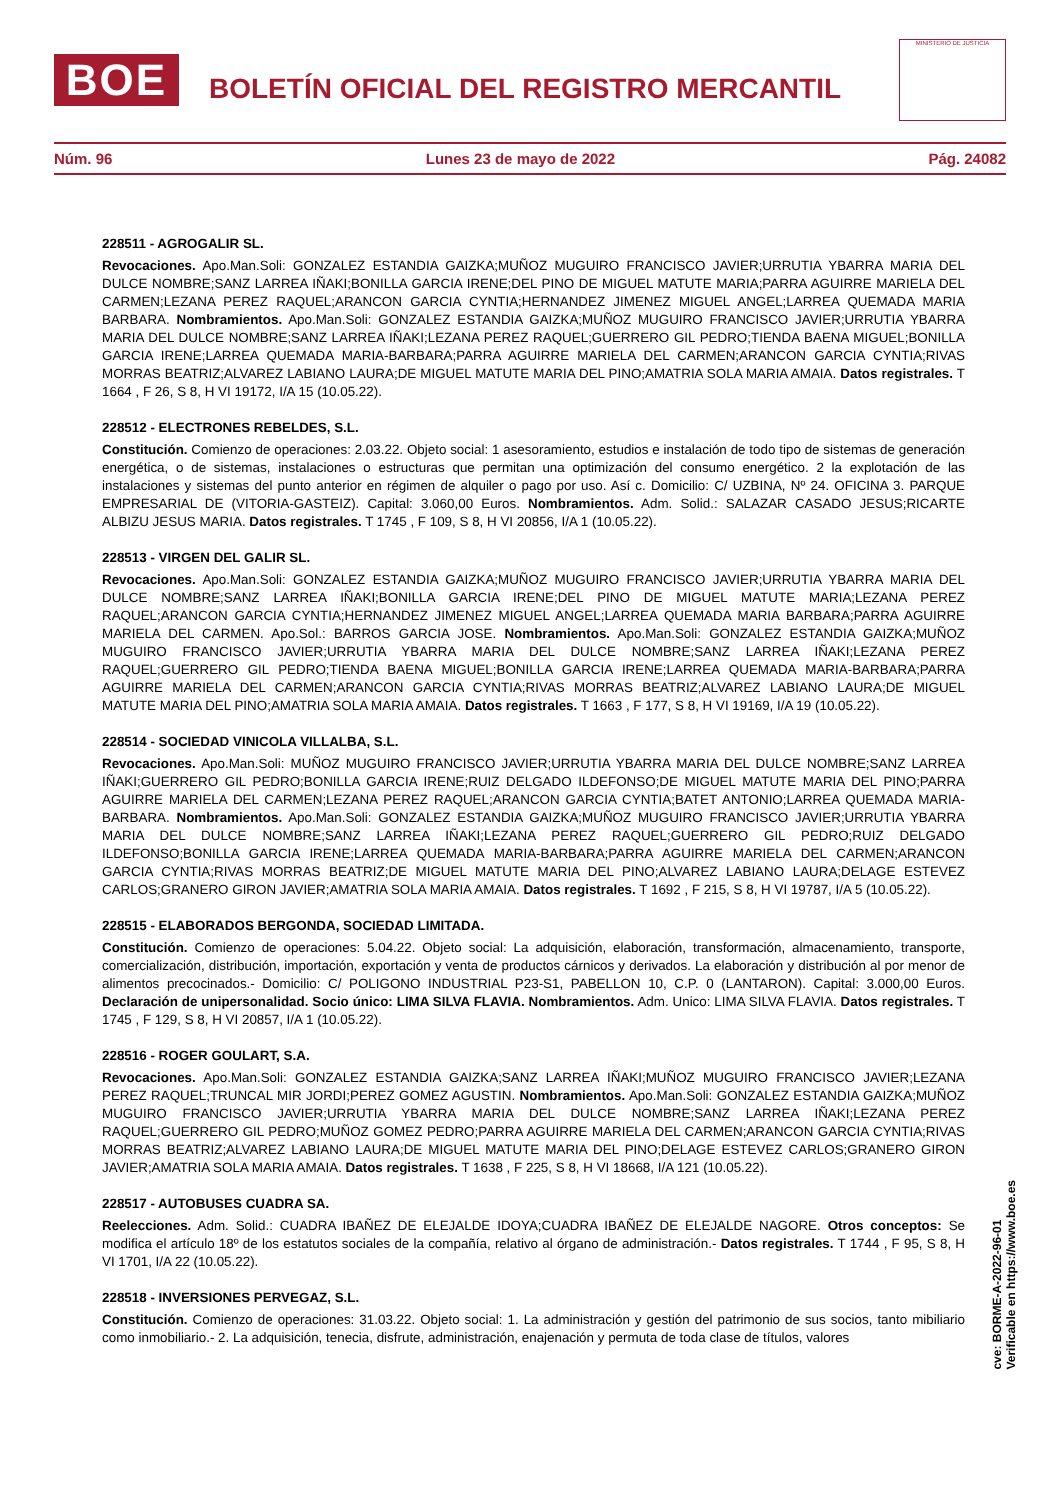BOE
BOLETÍN OFICIAL DEL REGISTRO MERCANTIL
MINISTERIO DE JUSTICIA
Núm. 96 Lunes 23 de mayo de 2022 Pág. 24082
228511 - AGROGALIR SL.
Revocaciones. Apo.Man.Soli: GONZALEZ ESTANDIA GAIZKA;MUÑOZ MUGUIRO FRANCISCO JAVIER;URRUTIA YBARRA MARIA DEL DULCE NOMBRE;SANZ LARREA IÑAKI;BONILLA GARCIA IRENE;DEL PINO DE MIGUEL MATUTE MARIA;PARRA AGUIRRE MARIELA DEL CARMEN;LEZANA PEREZ RAQUEL;ARANCON GARCIA CYNTIA;HERNANDEZ JIMENEZ MIGUEL ANGEL;LARREA QUEMADA MARIA BARBARA. Nombramientos. Apo.Man.Soli: GONZALEZ ESTANDIA GAIZKA;MUÑOZ MUGUIRO FRANCISCO JAVIER;URRUTIA YBARRA MARIA DEL DULCE NOMBRE;SANZ LARREA IÑAKI;LEZANA PEREZ RAQUEL;GUERRERO GIL PEDRO;TIENDA BAENA MIGUEL;BONILLA GARCIA IRENE;LARREA QUEMADA MARIA-BARBARA;PARRA AGUIRRE MARIELA DEL CARMEN;ARANCON GARCIA CYNTIA;RIVAS MORRAS BEATRIZ;ALVAREZ LABIANO LAURA;DE MIGUEL MATUTE MARIA DEL PINO;AMATRIA SOLA MARIA AMAIA. Datos registrales. T 1664 , F 26, S 8, H VI 19172, I/A 15 (10.05.22).
228512 - ELECTRONES REBELDES, S.L.
Constitución. Comienzo de operaciones: 2.03.22. Objeto social: 1 asesoramiento, estudios e instalación de todo tipo de sistemas de generación energética, o de sistemas, instalaciones o estructuras que permitan una optimización del consumo energético. 2 la explotación de las instalaciones y sistemas del punto anterior en régimen de alquiler o pago por uso. Así c. Domicilio: C/ UZBINA, Nº 24. OFICINA 3. PARQUE EMPRESARIAL DE (VITORIA-GASTEIZ). Capital: 3.060,00 Euros. Nombramientos. Adm. Solid.: SALAZAR CASADO JESUS;RICARTE ALBIZU JESUS MARIA. Datos registrales. T 1745 , F 109, S 8, H VI 20856, I/A 1 (10.05.22).
228513 - VIRGEN DEL GALIR SL.
Revocaciones. Apo.Man.Soli: GONZALEZ ESTANDIA GAIZKA;MUÑOZ MUGUIRO FRANCISCO JAVIER;URRUTIA YBARRA MARIA DEL DULCE NOMBRE;SANZ LARREA IÑAKI;BONILLA GARCIA IRENE;DEL PINO DE MIGUEL MATUTE MARIA;LEZANA PEREZ RAQUEL;ARANCON GARCIA CYNTIA;HERNANDEZ JIMENEZ MIGUEL ANGEL;LARREA QUEMADA MARIA BARBARA;PARRA AGUIRRE MARIELA DEL CARMEN. Apo.Sol.: BARROS GARCIA JOSE. Nombramientos. Apo.Man.Soli: GONZALEZ ESTANDIA GAIZKA;MUÑOZ MUGUIRO FRANCISCO JAVIER;URRUTIA YBARRA MARIA DEL DULCE NOMBRE;SANZ LARREA IÑAKI;LEZANA PEREZ RAQUEL;GUERRERO GIL PEDRO;TIENDA BAENA MIGUEL;BONILLA GARCIA IRENE;LARREA QUEMADA MARIA-BARBARA;PARRA AGUIRRE MARIELA DEL CARMEN;ARANCON GARCIA CYNTIA;RIVAS MORRAS BEATRIZ;ALVAREZ LABIANO LAURA;DE MIGUEL MATUTE MARIA DEL PINO;AMATRIA SOLA MARIA AMAIA. Datos registrales. T 1663 , F 177, S 8, H VI 19169, I/A 19 (10.05.22).
228514 - SOCIEDAD VINICOLA VILLALBA, S.L.
Revocaciones. Apo.Man.Soli: MUÑOZ MUGUIRO FRANCISCO JAVIER;URRUTIA YBARRA MARIA DEL DULCE NOMBRE;SANZ LARREA IÑAKI;GUERRERO GIL PEDRO;BONILLA GARCIA IRENE;RUIZ DELGADO ILDEFONSO;DE MIGUEL MATUTE MARIA DEL PINO;PARRA AGUIRRE MARIELA DEL CARMEN;LEZANA PEREZ RAQUEL;ARANCON GARCIA CYNTIA;BATET ANTONIO;LARREA QUEMADA MARIA-BARBARA. Nombramientos. Apo.Man.Soli: GONZALEZ ESTANDIA GAIZKA;MUÑOZ MUGUIRO FRANCISCO JAVIER;URRUTIA YBARRA MARIA DEL DULCE NOMBRE;SANZ LARREA IÑAKI;LEZANA PEREZ RAQUEL;GUERRERO GIL PEDRO;RUIZ DELGADO ILDEFONSO;BONILLA GARCIA IRENE;LARREA QUEMADA MARIA-BARBARA;PARRA AGUIRRE MARIELA DEL CARMEN;ARANCON GARCIA CYNTIA;RIVAS MORRAS BEATRIZ;DE MIGUEL MATUTE MARIA DEL PINO;ALVAREZ LABIANO LAURA;DELAGE ESTEVEZ CARLOS;GRANERO GIRON JAVIER;AMATRIA SOLA MARIA AMAIA. Datos registrales. T 1692 , F 215, S 8, H VI 19787, I/A 5 (10.05.22).
228515 - ELABORADOS BERGONDA, SOCIEDAD LIMITADA.
Constitución. Comienzo de operaciones: 5.04.22. Objeto social: La adquisición, elaboración, transformación, almacenamiento, transporte, comercialización, distribución, importación, exportación y venta de productos cárnicos y derivados. La elaboración y distribución al por menor de alimentos precocinados.- Domicilio: C/ POLIGONO INDUSTRIAL P23-S1, PABELLON 10, C.P. 0 (LANTARON). Capital: 3.000,00 Euros. Declaración de unipersonalidad. Socio único: LIMA SILVA FLAVIA. Nombramientos. Adm. Unico: LIMA SILVA FLAVIA. Datos registrales. T 1745 , F 129, S 8, H VI 20857, I/A 1 (10.05.22).
228516 - ROGER GOULART, S.A.
Revocaciones. Apo.Man.Soli: GONZALEZ ESTANDIA GAIZKA;SANZ LARREA IÑAKI;MUÑOZ MUGUIRO FRANCISCO JAVIER;LEZANA PEREZ RAQUEL;TRUNCAL MIR JORDI;PEREZ GOMEZ AGUSTIN. Nombramientos. Apo.Man.Soli: GONZALEZ ESTANDIA GAIZKA;MUÑOZ MUGUIRO FRANCISCO JAVIER;URRUTIA YBARRA MARIA DEL DULCE NOMBRE;SANZ LARREA IÑAKI;LEZANA PEREZ RAQUEL;GUERRERO GIL PEDRO;MUÑOZ GOMEZ PEDRO;PARRA AGUIRRE MARIELA DEL CARMEN;ARANCON GARCIA CYNTIA;RIVAS MORRAS BEATRIZ;ALVAREZ LABIANO LAURA;DE MIGUEL MATUTE MARIA DEL PINO;DELAGE ESTEVEZ CARLOS;GRANERO GIRON JAVIER;AMATRIA SOLA MARIA AMAIA. Datos registrales. T 1638 , F 225, S 8, H VI 18668, I/A 121 (10.05.22).
228517 - AUTOBUSES CUADRA SA.
Reelecciones. Adm. Solid.: CUADRA IBAÑEZ DE ELEJALDE IDOYA;CUADRA IBAÑEZ DE ELEJALDE NAGORE. Otros conceptos: Se modifica el artículo 18º de los estatutos sociales de la compañía, relativo al órgano de administración.- Datos registrales. T 1744 , F 95, S 8, H VI 1701, I/A 22 (10.05.22).
228518 - INVERSIONES PERVEGAZ, S.L.
Constitución. Comienzo de operaciones: 31.03.22. Objeto social: 1. La administración y gestión del patrimonio de sus socios, tanto mibiliario como inmobiliario.- 2. La adquisición, tenecia, disfrute, administración, enajenación y permuta de toda clase de títulos, valores
cve: BORME-A-2022-96-01
Verificable en https://www.boe.es